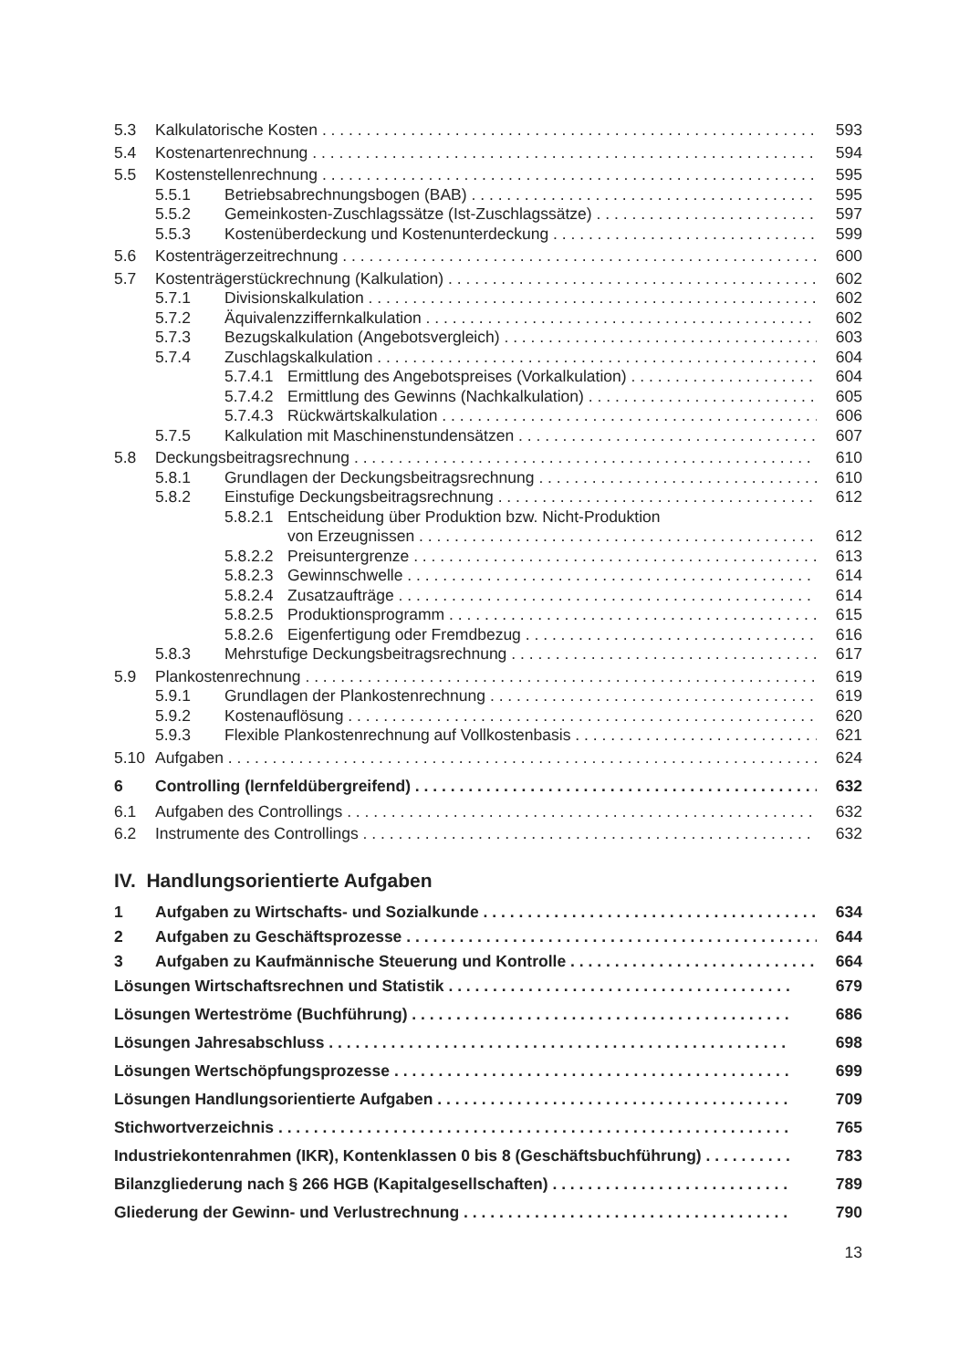5.3 Kalkulatorische Kosten 593
5.4 Kostenartenrechnung 594
5.5 Kostenstellenrechnung 595
5.5.1 Betriebsabrechnungsbogen (BAB) 595
5.5.2 Gemeinkosten-Zuschlagssätze (Ist-Zuschlagssätze) 597
5.5.3 Kostenüberdeckung und Kostenunterdeckung 599
5.6 Kostenträgerzeitrechnung 600
5.7 Kostenträgerstückrechnung (Kalkulation) 602
5.7.1 Divisionskalkulation 602
5.7.2 Äquivalenzziffernkalkulation 602
5.7.3 Bezugskalkulation (Angebotsvergleich) 603
5.7.4 Zuschlagskalkulation 604
5.7.4.1 Ermittlung des Angebotspreises (Vorkalkulation) 604
5.7.4.2 Ermittlung des Gewinns (Nachkalkulation) 605
5.7.4.3 Rückwärtskalkulation 606
5.7.5 Kalkulation mit Maschinenstundensätzen 607
5.8 Deckungsbeitragsrechnung 610
5.8.1 Grundlagen der Deckungsbeitragsrechnung 610
5.8.2 Einstufige Deckungsbeitragsrechnung 612
5.8.2.1 Entscheidung über Produktion bzw. Nicht-Produktion
von Erzeugnissen 612
5.8.2.2 Preisuntergrenze 613
5.8.2.3 Gewinnschwelle 614
5.8.2.4 Zusatzaufträge 614
5.8.2.5 Produktionsprogramm 615
5.8.2.6 Eigenfertigung oder Fremdbezug 616
5.8.3 Mehrstufige Deckungsbeitragsrechnung 617
5.9 Plankostenrechnung 619
5.9.1 Grundlagen der Plankostenrechnung 619
5.9.2 Kostenauflösung 620
5.9.3 Flexible Plankostenrechnung auf Vollkostenbasis 621
5.10 Aufgaben 624
6 Controlling (lernfeldübergreifend) 632
6.1 Aufgaben des Controllings 632
6.2 Instrumente des Controllings 632
IV. Handlungsorientierte Aufgaben
1 Aufgaben zu Wirtschafts- und Sozialkunde 634
2 Aufgaben zu Geschäftsprozesse 644
3 Aufgaben zu Kaufmännische Steuerung und Kontrolle 664
Lösungen Wirtschaftsrechnen und Statistik 679
Lösungen Werteströme (Buchführung) 686
Lösungen Jahresabschluss 698
Lösungen Wertschöpfungsprozesse 699
Lösungen Handlungsorientierte Aufgaben 709
Stichwortverzeichnis 765
Industriekontenrahmen (IKR), Kontenklassen 0 bis 8 (Geschäftsbuchführung) 783
Bilanzgliederung nach § 266 HGB (Kapitalgesellschaften) 789
Gliederung der Gewinn- und Verlustrechnung 790
13